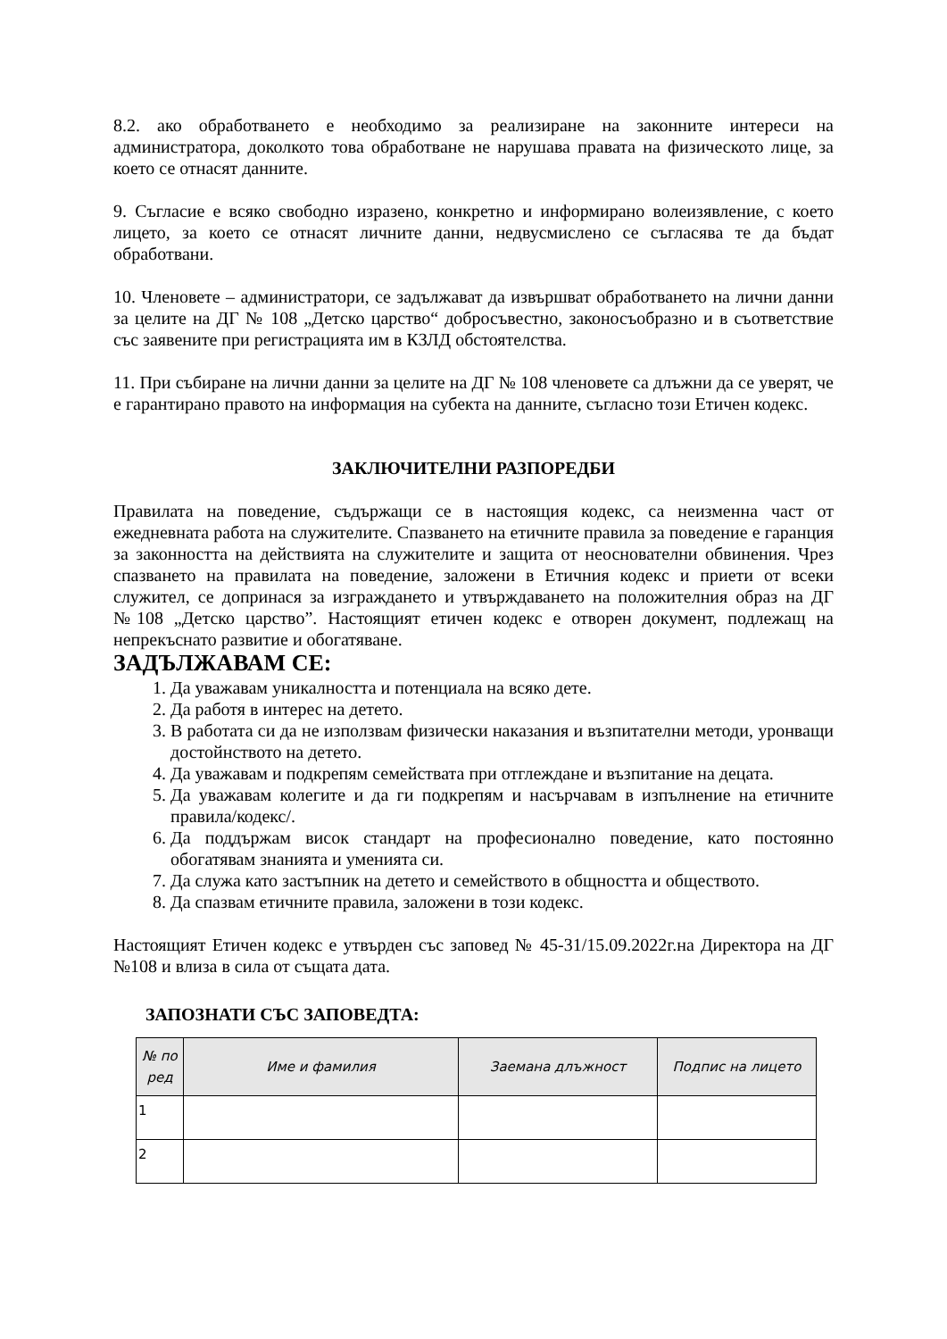8.2. ако обработването е необходимо за реализиране на законните интереси на администратора, доколкото това обработване не нарушава правата на физическото лице, за което се отнасят данните.
9. Съгласие е всяко свободно изразено, конкретно и информирано волеизявление, с което лицето, за което се отнасят личните данни, недвусмислено се съгласява те да бъдат обработвани.
10. Членовете – администратори, се задължават да извършват обработването на лични данни за целите на ДГ № 108 „Детско царство“ добросъвестно, законосъобразно и в съответствие със заявените при регистрацията им в КЗЛД обстоятелства.
11. При събиране на лични данни за целите на ДГ № 108 членовете са длъжни да се уверят, че е гарантирано правото на информация на субекта на данните, съгласно този Етичен кодекс.
ЗАКЛЮЧИТЕЛНИ РАЗПОРЕДБИ
Правилата на поведение, съдържащи се в настоящия кодекс, са неизменна част от ежедневната работа на служителите. Спазването на етичните правила за поведение е гаранция за законността на действията на служителите и защита от неоснователни обвинения. Чрез спазването на правилата на поведение, заложени в Етичния кодекс и приети от всеки служител, се допринася за изграждането и утвърждаването на положителния образ на ДГ №108 „Детско царство”. Настоящият етичен кодекс е отворен документ, подлежащ на непрекъснато развитие и обогатяване.
ЗАДЪЛЖАВАМ СЕ:
1. Да уважавам уникалността и потенциала на всяко дете.
2. Да работя в интерес на детето.
3. В работата си да не използвам физически наказания и възпитателни методи, уронващи достойнството на детето.
4. Да уважавам и подкрепям семействата при отглеждане и възпитание на децата.
5. Да уважавам колегите и да ги подкрепям и насърчавам в изпълнение на етичните правила/кодекс/.
6. Да поддържам висок стандарт на професионално поведение, като постоянно обогатявам знанията и уменията си.
7. Да служа като застъпник на детето и семейството в общността и обществото.
8. Да спазвам етичните правила, заложени в този кодекс.
Настоящият Етичен кодекс е утвърден със заповед № 45-31/15.09.2022г.на Директора на ДГ №108 и влиза в сила от същата дата.
ЗАПОЗНАТИ СЪС ЗАПОВЕДТА:
| № по ред | Име и фамилия | Заемана длъжност | Подпис на лицето |
| --- | --- | --- | --- |
| 1 | | | |
| 2 | | | |